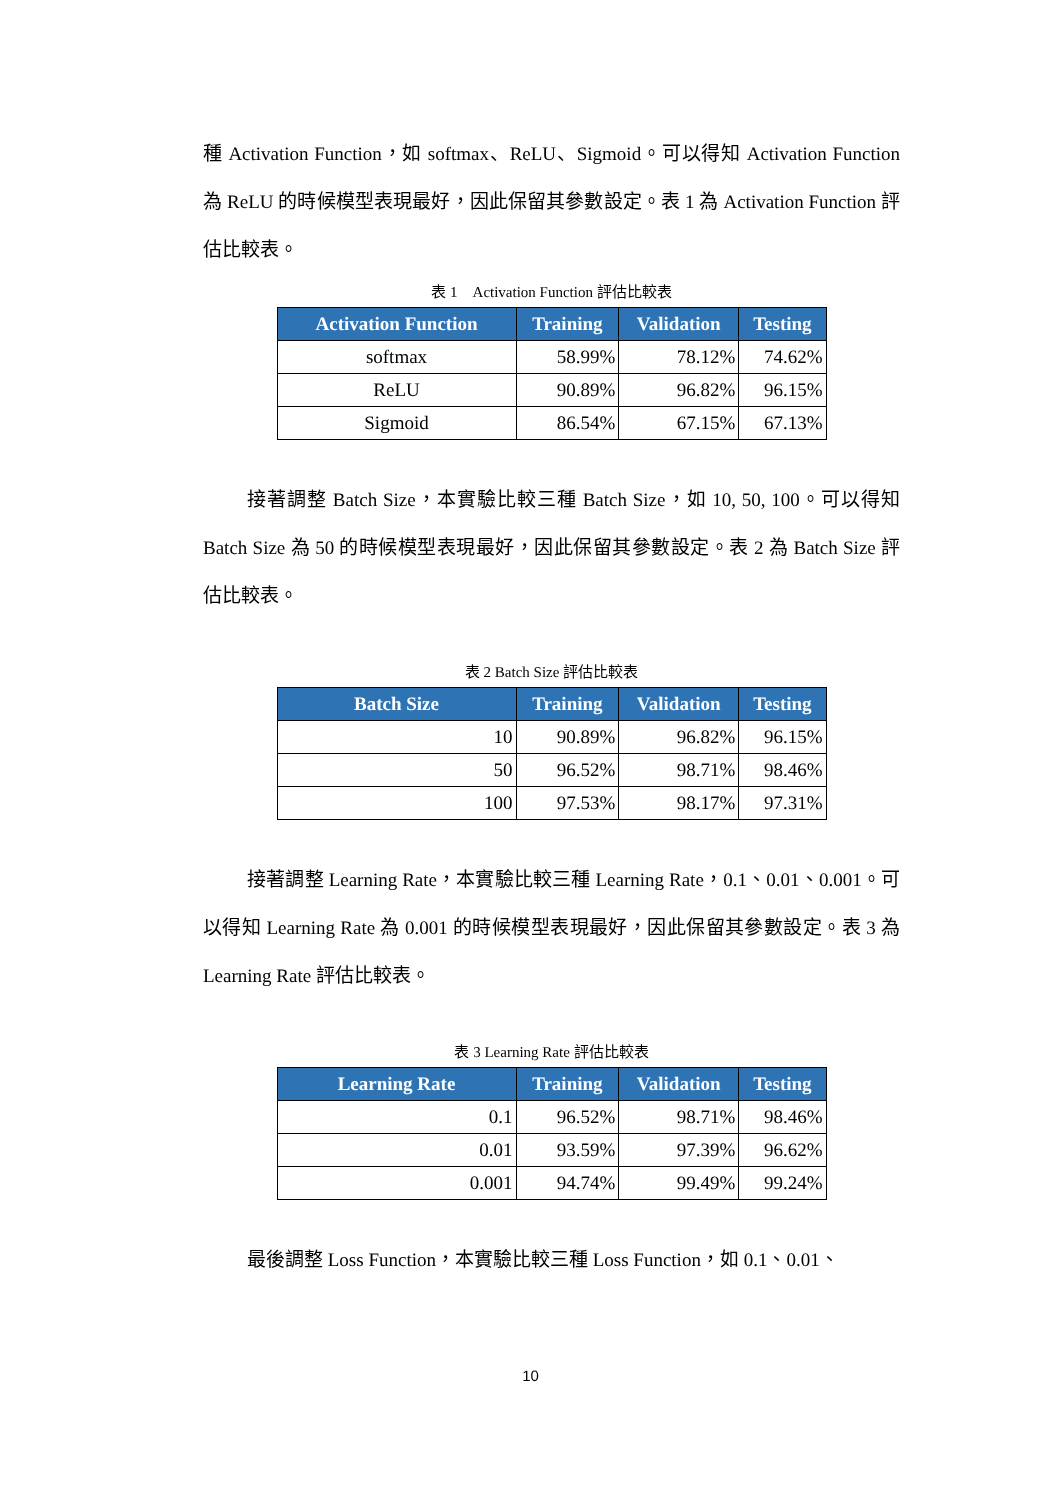種 Activation Function，如 softmax、ReLU、Sigmoid。可以得知 Activation Function 為 ReLU 的時候模型表現最好，因此保留其參數設定。表 1 為 Activation Function 評估比較表。
表 1　Activation Function 評估比較表
| Activation Function | Training | Validation | Testing |
| --- | --- | --- | --- |
| softmax | 58.99% | 78.12% | 74.62% |
| ReLU | 90.89% | 96.82% | 96.15% |
| Sigmoid | 86.54% | 67.15% | 67.13% |
接著調整 Batch Size，本實驗比較三種 Batch Size，如 10, 50, 100。可以得知 Batch Size 為 50 的時候模型表現最好，因此保留其參數設定。表 2 為 Batch Size 評估比較表。
表 2 Batch Size 評估比較表
| Batch Size | Training | Validation | Testing |
| --- | --- | --- | --- |
| 10 | 90.89% | 96.82% | 96.15% |
| 50 | 96.52% | 98.71% | 98.46% |
| 100 | 97.53% | 98.17% | 97.31% |
接著調整 Learning Rate，本實驗比較三種 Learning Rate，0.1、0.01、0.001。可以得知 Learning Rate 為 0.001 的時候模型表現最好，因此保留其參數設定。表 3 為 Learning Rate 評估比較表。
表 3 Learning Rate 評估比較表
| Learning Rate | Training | Validation | Testing |
| --- | --- | --- | --- |
| 0.1 | 96.52% | 98.71% | 98.46% |
| 0.01 | 93.59% | 97.39% | 96.62% |
| 0.001 | 94.74% | 99.49% | 99.24% |
最後調整 Loss Function，本實驗比較三種 Loss Function，如 0.1、0.01、
10